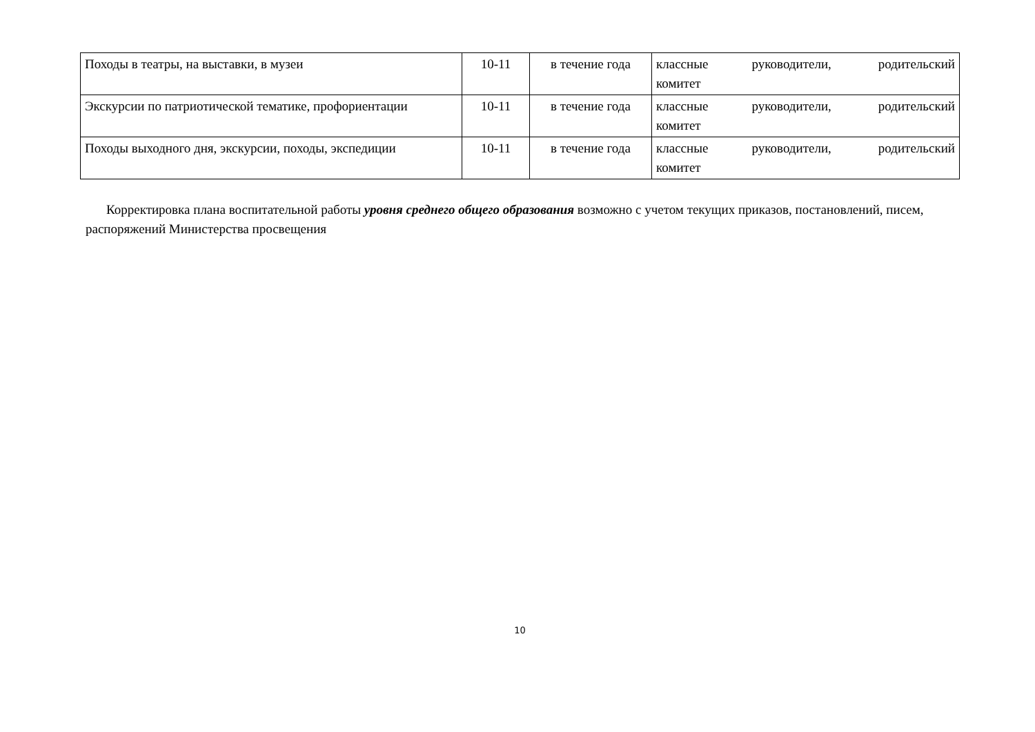| Походы в театры, на выставки, в музеи | 10-11 | в течение года | классные руководители, родительский комитет |
| Экскурсии по патриотической тематике, профориентации | 10-11 | в течение года | классные руководители, родительский комитет |
| Походы выходного дня, экскурсии, походы, экспедиции | 10-11 | в течение года | классные руководители, родительский комитет |
Корректировка плана воспитательной работы уровня среднего общего образования возможно с учетом текущих приказов, постановлений, писем, распоряжений Министерства просвещения
10